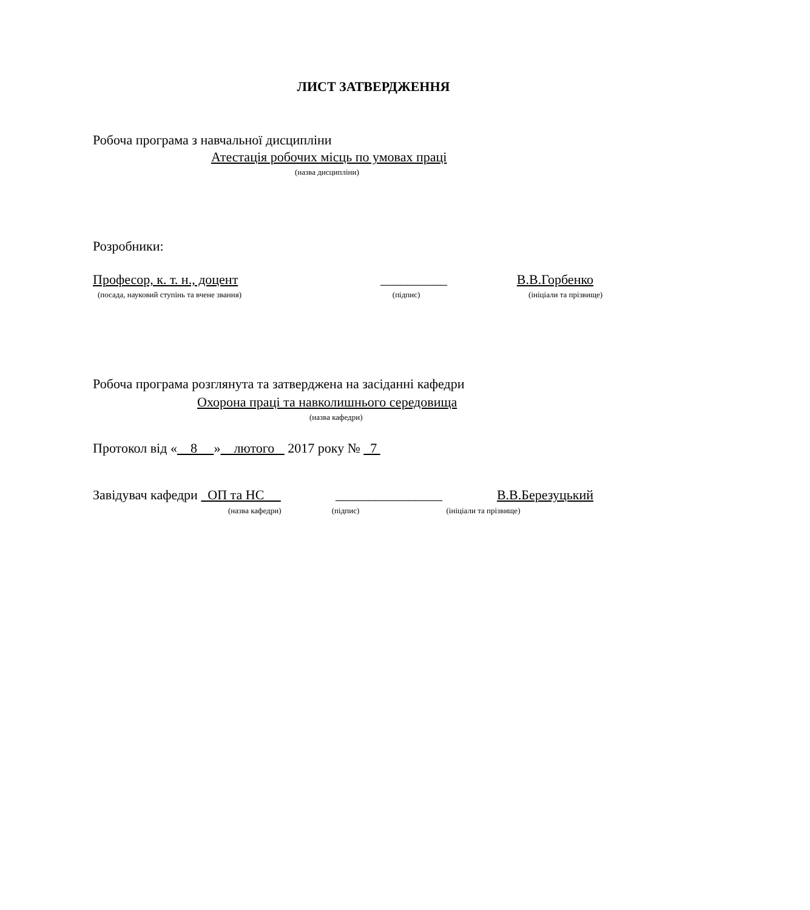ЛИСТ ЗАТВЕРДЖЕННЯ
Робоча програма з навчальної дисципліни
Атестація робочих місць по умовах праці
(назва дисципліни)
Розробники:
Професор, к. т. н., доцент __________ В.В.Горбенко
(посада, науковий ступінь та вчене звання) (підпис) (ініціали та прізвище)
Робоча програма розглянута та затверджена на засіданні кафедри
Охорона праці та навколишнього середовища
(назва кафедри)
Протокол від « 8 » лютого 2017 року № 7
Завідувач кафедри ОП та НС ________________ В.В.Березуцький
(назва кафедри) (підпис) (ініціали та прізвище)